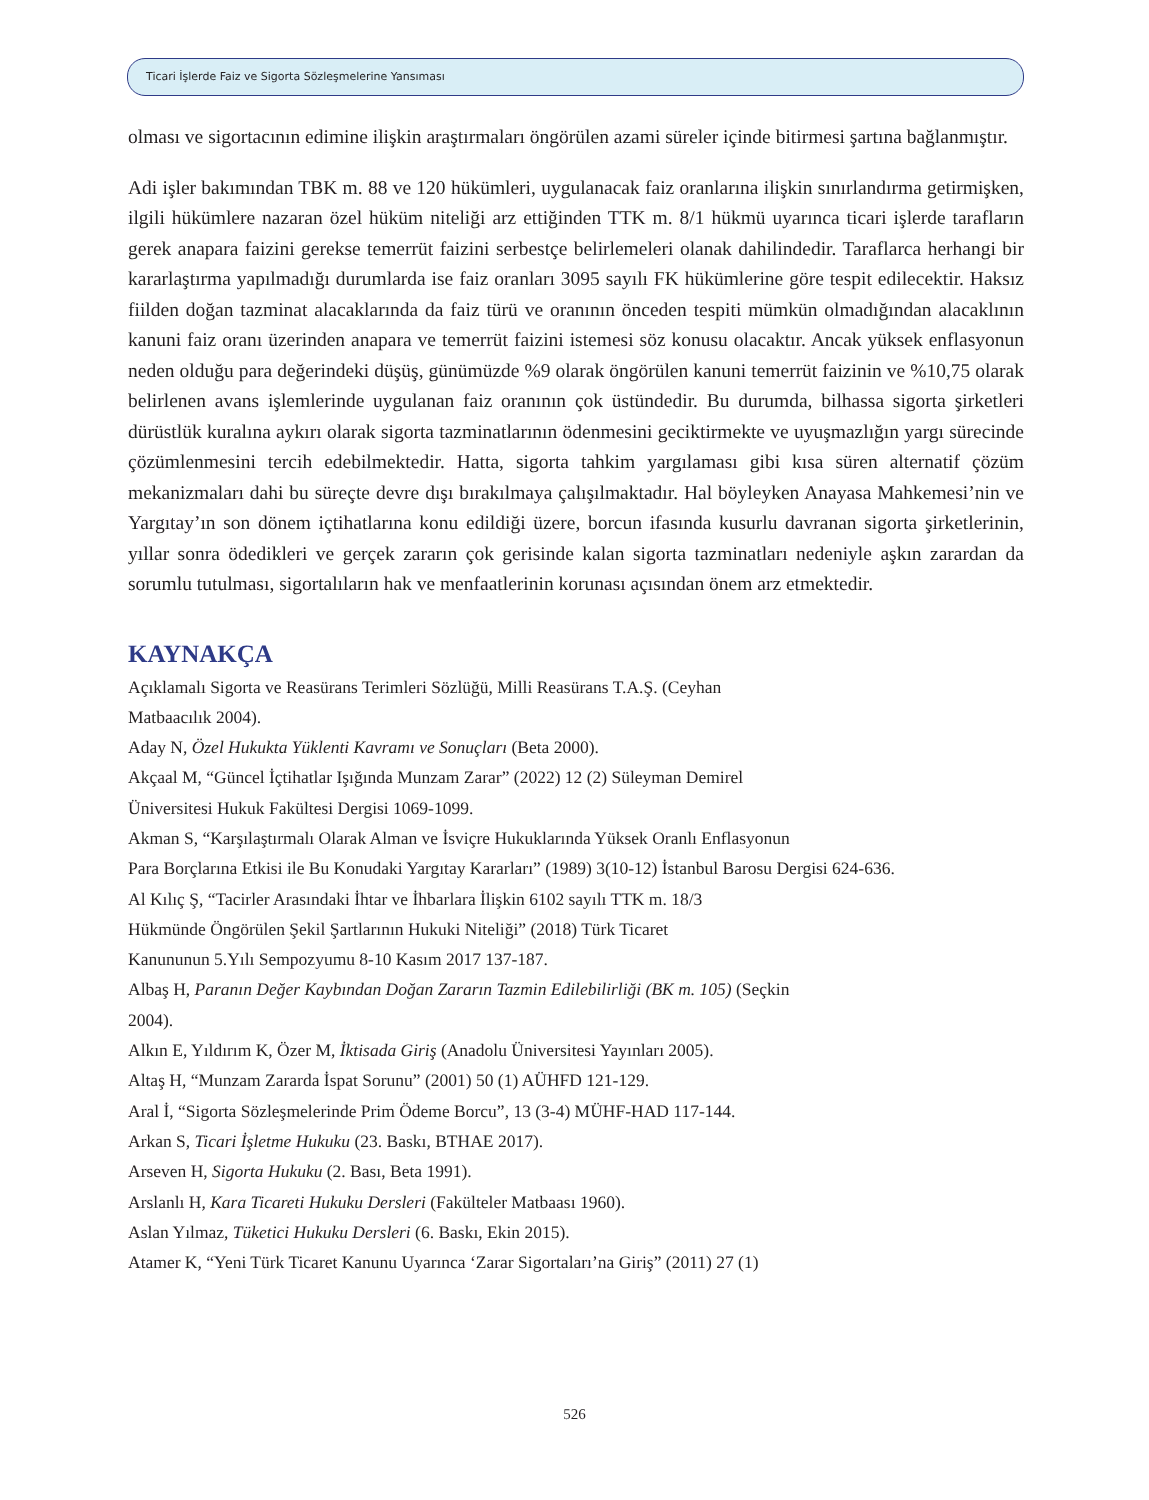Ticari İşlerde Faiz ve Sigorta Sözleşmelerine Yansıması
olması ve sigortacının edimine ilişkin araştırmaları öngörülen azami süreler içinde bitirmesi şartına bağlanmıştır.
Adi işler bakımından TBK m. 88 ve 120 hükümleri, uygulanacak faiz oranlarına ilişkin sınırlandırma getirmişken, ilgili hükümlere nazaran özel hüküm niteliği arz ettiğinden TTK m. 8/1 hükmü uyarınca ticari işlerde tarafların gerek anapara faizini gerekse temerrüt faizini serbestçe belirlemeleri olanak dahilindedir. Taraflarca herhangi bir kararlaştırma yapılmadığı durumlarda ise faiz oranları 3095 sayılı FK hükümlerine göre tespit edilecektir. Haksız fiilden doğan tazminat alacaklarında da faiz türü ve oranının önceden tespiti mümkün olmadığından alacaklının kanuni faiz oranı üzerinden anapara ve temerrüt faizini istemesi söz konusu olacaktır. Ancak yüksek enflasyonun neden olduğu para değerindeki düşüş, günümüzde %9 olarak öngörülen kanuni temerrüt faizinin ve %10,75 olarak belirlenen avans işlemlerinde uygulanan faiz oranının çok üstündedir. Bu durumda, bilhassa sigorta şirketleri dürüstlük kuralına aykırı olarak sigorta tazminatlarının ödenmesini geciktirmekte ve uyuşmazlığın yargı sürecinde çözümlenmesini tercih edebilmektedir. Hatta, sigorta tahkim yargılaması gibi kısa süren alternatif çözüm mekanizmaları dahi bu süreçte devre dışı bırakılmaya çalışılmaktadır. Hal böyleyken Anayasa Mahkemesi’nin ve Yargıtay’ın son dönem içtihatlarına konu edildiği üzere, borcun ifasında kusurlu davranan sigorta şirketlerinin, yıllar sonra ödedikleri ve gerçek zararın çok gerisinde kalan sigorta tazminatları nedeniyle aşkın zarardan da sorumlu tutulması, sigortalıların hak ve menfaatlerinin korunası açısından önem arz etmektedir.
KAYNAKÇA
Açıklamalı Sigorta ve Reasürans Terimleri Sözlüğü, Milli Reasürans T.A.Ş. (Ceyhan
Matbaacılık 2004).
Aday N, Özel Hukukta Yüklenti Kavramı ve Sonuçları (Beta 2000).
Akçaal M, “Güncel İçtihatlar Işığında Munzam Zarar” (2022) 12 (2) Süleyman Demirel
Üniversitesi Hukuk Fakültesi Dergisi 1069-1099.
Akman S, “Karşılaştırmalı Olarak Alman ve İsviçre Hukuklarında Yüksek Oranlı Enflasyonun
Para Borçlarına Etkisi ile Bu Konudaki Yargıtay Kararları” (1989) 3(10-12) İstanbul Barosu Dergisi 624-636.
Al Kılıç Ş, “Tacirler Arasındaki İhtar ve İhbarlara İlişkin 6102 sayılı TTK m. 18/3
Hükmünde Öngörülen Şekil Şartlarının Hukuki Niteliği” (2018) Türk Ticaret
Kanununun 5.Yılı Sempozyumu 8-10 Kasım 2017 137-187.
Albaş H, Paranın Değer Kaybından Doğan Zararın Tazmin Edilebilirliği (BK m. 105) (Seçkin
2004).
Alkın E, Yıldırım K, Özer M, İktisada Giriş (Anadolu Üniversitesi Yayınları 2005).
Altaş H, “Munzam Zararda İspat Sorunu” (2001) 50 (1) AÜHFD 121-129.
Aral İ, “Sigorta Sözleşmelerinde Prim Ödeme Borcu”, 13 (3-4) MÜHF-HAD 117-144.
Arkan S, Ticari İşletme Hukuku (23. Baskı, BTHAE 2017).
Arseven H, Sigorta Hukuku (2. Bası, Beta 1991).
Arslanlı H, Kara Ticareti Hukuku Dersleri (Fakülteler Matbaası 1960).
Aslan Yılmaz, Tüketici Hukuku Dersleri (6. Baskı, Ekin 2015).
Atamer K, “Yeni Türk Ticaret Kanunu Uyarınca ‘Zarar Sigortaları’na Giriş” (2011) 27 (1)
526